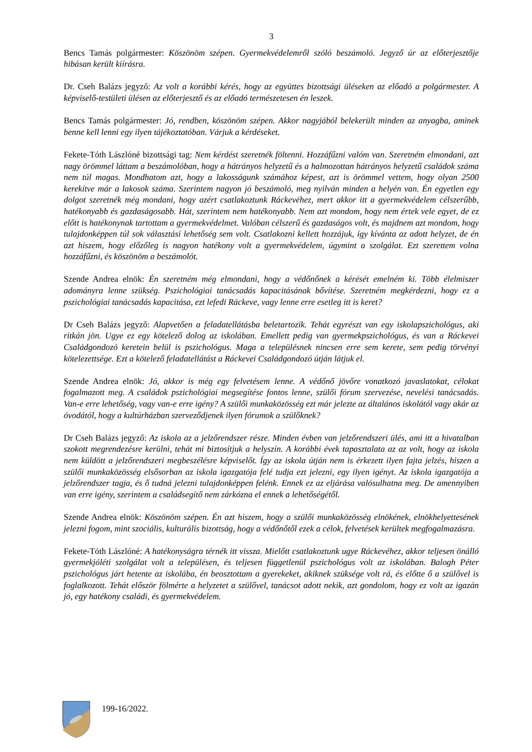3
Bencs Tamás polgármester: Köszönöm szépen. Gyermekvédelemről szóló beszámoló. Jegyző úr az előterjesztője hibásan került kiírásra.
Dr. Cseh Balázs jegyző: Az volt a korábbi kérés, hogy az együttes bizottsági üléseken az előadó a polgármester. A képviselő-testületi ülésen az előterjesztő és az előadó természetesen én leszek.
Bencs Tamás polgármester: Jó, rendben, köszönöm szépen. Akkor nagyjából belekerült minden az anyagba, aminek benne kell lenni egy ilyen tájékoztatóban. Várjuk a kérdéseket.
Fekete-Tóth Lászlóné bizottsági tag: Nem kérdést szeretnék föltenni. Hozzáfűzni valóm van. Szeretném elmondani, azt nagy örömmel láttam a beszámolóban, hogy a hátrányos helyzetű és a halmozottan hátrányos helyzetű családok száma nem túl magas. Mondhatom azt, hogy a lakosságunk számához képest, azt is örömmel vettem, hogy olyan 2500 kerekítve már a lakosok száma. Szerintem nagyon jó beszámoló, meg nyilván minden a helyén van. Én egyetlen egy dolgot szeretnék még mondani, hogy azért csatlakoztunk Ráckevéhez, mert akkor itt a gyermekvédelem célszerűbb, hatékonyabb és gazdaságosabb. Hát, szerintem nem hatékonyabb. Nem azt mondom, hogy nem értek vele egyet, de ez előtt is hatékonynak tartottam a gyermekvédelmet. Valóban célszerű és gazdaságos volt, és majdnem azt mondom, hogy tulajdonképpen túl sok választási lehetőség sem volt. Csatlakozni kellett hozzájuk, így kívánta az adott helyzet, de én azt hiszem, hogy előzőleg is nagyon hatékony volt a gyermekvédelem, úgymint a szolgálat. Ezt szerettem volna hozzáfűzni, és köszönöm a beszámolót.
Szende Andrea elnök: Én szeretném még elmondani, hogy a védőnőnek a kérését emelném ki. Több élelmiszer adományra lenne szükség. Pszichológiai tanácsadás kapacitásának bővítése. Szeretném megkérdezni, hogy ez a pszichológiai tanácsadás kapacitása, ezt lefedi Ráckeve, vagy lenne erre esetleg itt is keret?
Dr Cseh Balázs jegyző: Alapvetően a feladatellátásba beletartozik. Tehát egyrészt van egy iskolapszichológus, aki ritkán jön. Ugye ez egy kötelező dolog az iskolában. Emellett pedig van gyermekpszichológus, és van a Ráckevei Családgondozó keretein belül is pszichológus. Maga a településnek nincsen erre sem kerete, sem pedig törvényi kötelezettsége. Ezt a kötelező feladatellátást a Ráckevei Családgondozó útján látjuk el.
Szende Andrea elnök: Jó, akkor is még egy felvetésem lenne. A védőnő jövőre vonatkozó javaslatokat, célokat fogalmazott meg. A családok pszichológiai megsegítése fontos lenne, szülői fórum szervezése, nevelési tanácsadás. Van-e erre lehetőség, vagy van-e erre igény? A szülői munkaközösség ezt már jelezte az általános iskolától vagy akár az óvodától, hogy a kultúrházban szerveződjenek ilyen fórumok a szülőknek?
Dr Cseh Balázs jegyző: Az iskola az a jelzőrendszer része. Minden évben van jelzőrendszeri ülés, ami itt a hivatalban szokott megrendezésre kerülni, tehát mi biztosítjuk a helyszín. A korábbi évek tapasztalata az az volt, hogy az iskola nem küldött a jelzőrendszeri megbeszélésre képviselőt. Így az iskola útján nem is érkezett ilyen fajta jelzés, hiszen a szülői munkaközösség elsősorban az iskola igazgatója felé tudja ezt jelezni, egy ilyen igényt. Az iskola igazgatója a jelzőrendszer tagja, és ő tudná jelezni tulajdonképpen felénk. Ennek ez az eljárása valósulhatna meg. De amennyiben van erre igény, szerintem a családsegítő nem zárkózna el ennek a lehetőségétől.
Szende Andrea elnök: Köszönöm szépen. Én azt hiszem, hogy a szülői munkaközösség elnökének, elnökhelyettesének jelezni fogom, mint szociális, kulturális bizottság, hogy a védőnőtől ezek a célok, felvetések kerültek megfogalmazásra.
Fekete-Tóth Lászlóné: A hatékonyságra térnék itt vissza. Mielőtt csatlakoztunk ugye Ráckevéhez, akkor teljesen önálló gyermekjóléti szolgálat volt a településen, és teljesen függetlenül pszichológus volt az iskolában. Balogh Péter pszichológus járt hetente az iskolába, én beosztottam a gyerekeket, akiknek szüksége volt rá, és előtte ő a szülővel is foglalkozott. Tehát először fölmérte a helyzetet a szülővel, tanácsot adott nekik, azt gondolom, hogy ez volt az igazán jó, egy hatékony családi, és gyermekvédelem.
199-16/2022.